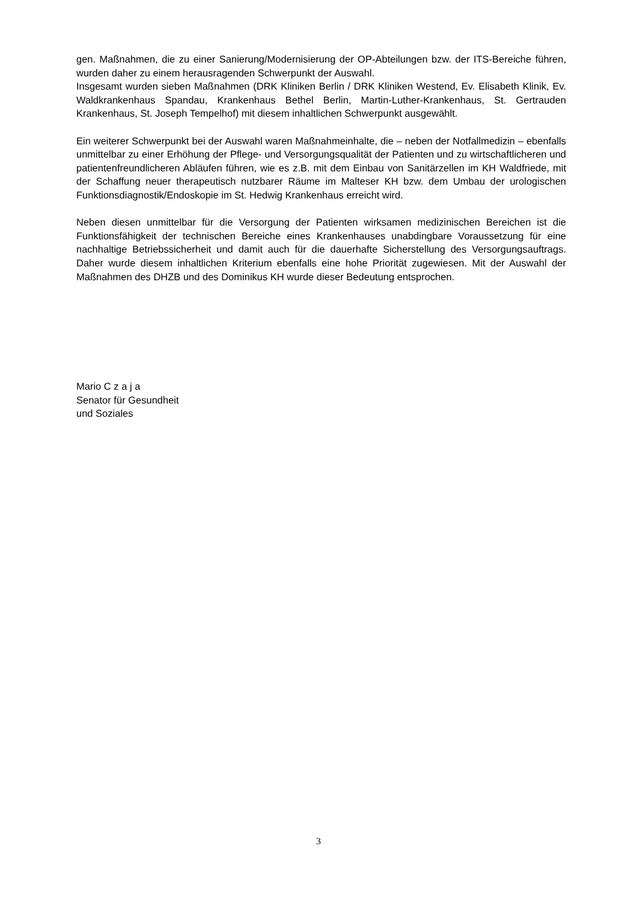gen. Maßnahmen, die zu einer Sanierung/Modernisierung der OP-Abteilungen bzw. der ITS-Bereiche führen, wurden daher zu einem herausragenden Schwerpunkt der Auswahl.
Insgesamt wurden sieben Maßnahmen (DRK Kliniken Berlin / DRK Kliniken Westend, Ev. Elisabeth Klinik, Ev. Waldkrankenhaus Spandau, Krankenhaus Bethel Berlin, Martin-Luther-Krankenhaus, St. Gertrauden Krankenhaus, St. Joseph Tempelhof) mit diesem inhaltlichen Schwerpunkt ausgewählt.
Ein weiterer Schwerpunkt bei der Auswahl waren Maßnahmeinhalte, die – neben der Notfallmedizin – ebenfalls unmittelbar zu einer Erhöhung der Pflege- und Versorgungsqualität der Patienten und zu wirtschaftlicheren und patientenfreundlicheren Abläufen führen, wie es z.B. mit dem Einbau von Sanitärzellen im KH Waldfriede, mit der Schaffung neuer therapeutisch nutzbarer Räume im Malteser KH bzw. dem Umbau der urologischen Funktionsdiagnostik/Endoskopie im St. Hedwig Krankenhaus erreicht wird.
Neben diesen unmittelbar für die Versorgung der Patienten wirksamen medizinischen Bereichen ist die Funktionsfähigkeit der technischen Bereiche eines Krankenhauses unabdingbare Voraussetzung für eine nachhaltige Betriebssicherheit und damit auch für die dauerhafte Sicherstellung des Versorgungsauftrags. Daher wurde diesem inhaltlichen Kriterium ebenfalls eine hohe Priorität zugewiesen. Mit der Auswahl der Maßnahmen des DHZB und des Dominikus KH wurde dieser Bedeutung entsprochen.
Mario C z a j a
Senator für Gesundheit
und Soziales
3